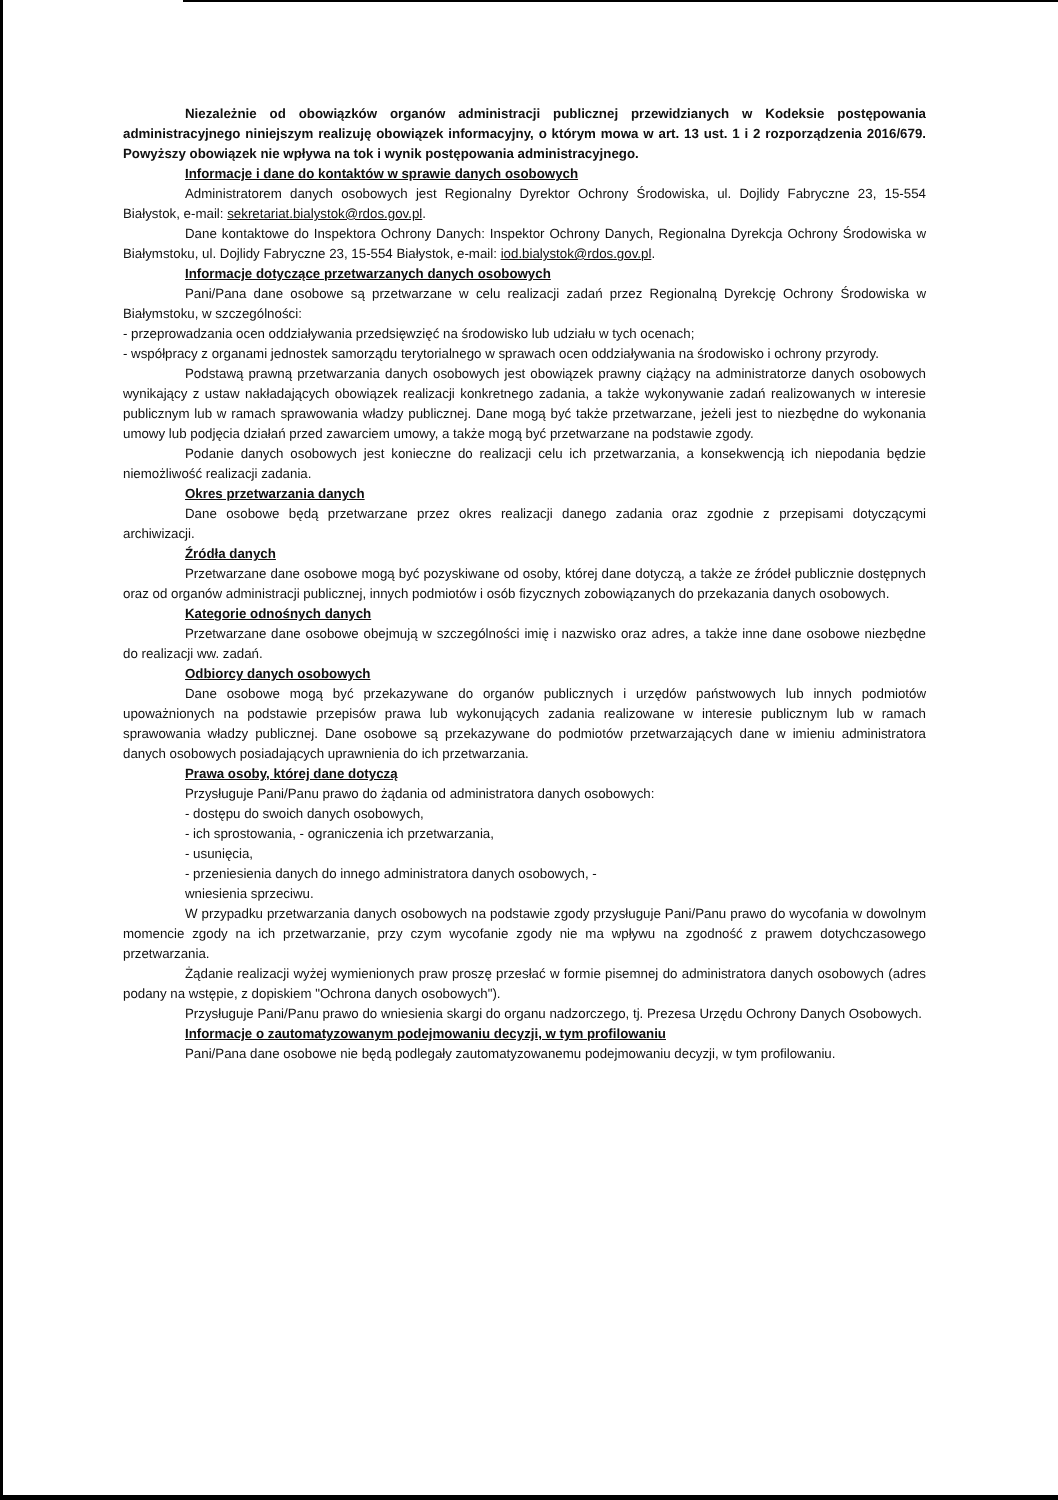Niezależnie od obowiązków organów administracji publicznej przewidzianych w Kodeksie postępowania administracyjnego niniejszym realizuję obowiązek informacyjny, o którym mowa w art. 13 ust. 1 i 2 rozporządzenia 2016/679. Powyższy obowiązek nie wpływa na tok i wynik postępowania administracyjnego.
Informacje i dane do kontaktów w sprawie danych osobowych
Administratorem danych osobowych jest Regionalny Dyrektor Ochrony Środowiska, ul. Dojlidy Fabryczne 23, 15-554 Białystok, e-mail: sekretariat.bialystok@rdos.gov.pl.
Dane kontaktowe do Inspektora Ochrony Danych: Inspektor Ochrony Danych, Regionalna Dyrekcja Ochrony Środowiska w Białymstoku, ul. Dojlidy Fabryczne 23, 15-554 Białystok, e-mail: iod.bialystok@rdos.gov.pl.
Informacje dotyczące przetwarzanych danych osobowych
Pani/Pana dane osobowe są przetwarzane w celu realizacji zadań przez Regionalną Dyrekcję Ochrony Środowiska w Białymstoku, w szczególności:
- przeprowadzania ocen oddziaływania przedsięwzięć na środowisko lub udziału w tych ocenach;
- współpracy z organami jednostek samorządu terytorialnego w sprawach ocen oddziaływania na środowisko i ochrony przyrody.
Podstawą prawną przetwarzania danych osobowych jest obowiązek prawny ciążący na administratorze danych osobowych wynikający z ustaw nakładających obowiązek realizacji konkretnego zadania, a także wykonywanie zadań realizowanych w interesie publicznym lub w ramach sprawowania władzy publicznej. Dane mogą być także przetwarzane, jeżeli jest to niezbędne do wykonania umowy lub podjęcia działań przed zawarciem umowy, a także mogą być przetwarzane na podstawie zgody.
Podanie danych osobowych jest konieczne do realizacji celu ich przetwarzania, a konsekwencją ich niepodania będzie niemożliwość realizacji zadania.
Okres przetwarzania danych
Dane osobowe będą przetwarzane przez okres realizacji danego zadania oraz zgodnie z przepisami dotyczącymi archiwizacji.
Źródła danych
Przetwarzane dane osobowe mogą być pozyskiwane od osoby, której dane dotyczą, a także ze źródeł publicznie dostępnych oraz od organów administracji publicznej, innych podmiotów i osób fizycznych zobowiązanych do przekazania danych osobowych.
Kategorie odnośnych danych
Przetwarzane dane osobowe obejmują w szczególności imię i nazwisko oraz adres, a także inne dane osobowe niezbędne do realizacji ww. zadań.
Odbiorcy danych osobowych
Dane osobowe mogą być przekazywane do organów publicznych i urzędów państwowych lub innych podmiotów upoważnionych na podstawie przepisów prawa lub wykonujących zadania realizowane w interesie publicznym lub w ramach sprawowania władzy publicznej. Dane osobowe są przekazywane do podmiotów przetwarzających dane w imieniu administratora danych osobowych posiadających uprawnienia do ich przetwarzania.
Prawa osoby, której dane dotyczą
Przysługuje Pani/Panu prawo do żądania od administratora danych osobowych:
- dostępu do swoich danych osobowych,
- ich sprostowania, - ograniczenia ich przetwarzania,
- usunięcia,
- przeniesienia danych do innego administratora danych osobowych, -
wniesienia sprzeciwu.
W przypadku przetwarzania danych osobowych na podstawie zgody przysługuje Pani/Panu prawo do wycofania w dowolnym momencie zgody na ich przetwarzanie, przy czym wycofanie zgody nie ma wpływu na zgodność z prawem dotychczasowego przetwarzania.
Żądanie realizacji wyżej wymienionych praw proszę przesłać w formie pisemnej do administratora danych osobowych (adres podany na wstępie, z dopiskiem "Ochrona danych osobowych").
Przysługuje Pani/Panu prawo do wniesienia skargi do organu nadzorczego, tj. Prezesa Urzędu Ochrony Danych Osobowych.
Informacje o zautomatyzowanym podejmowaniu decyzji, w tym profilowaniu
Pani/Pana dane osobowe nie będą podlegały zautomatyzowanemu podejmowaniu decyzji, w tym profilowaniu.